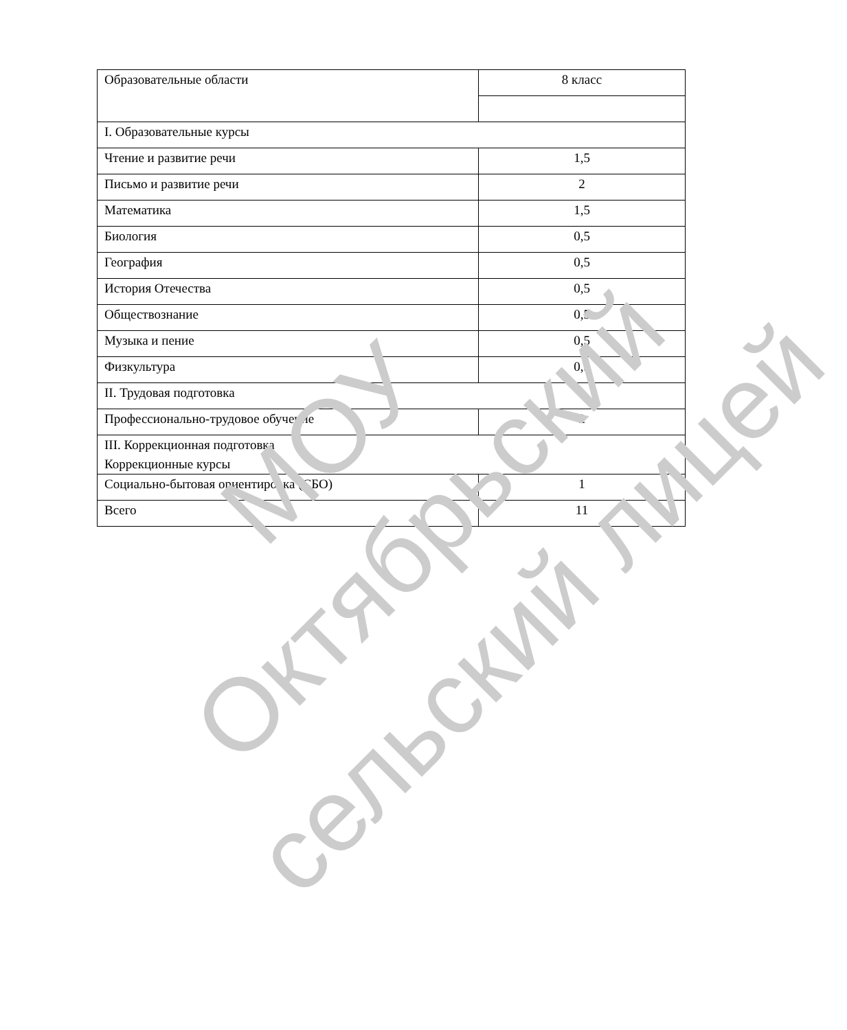| Образовательные области | 8 класс |
| I. Образовательные курсы | |
| Чтение и развитие речи | 1,5 |
| Письмо и развитие речи | 2 |
| Математика | 1,5 |
| Биология | 0,5 |
| География | 0,5 |
| История Отечества | 0,5 |
| Обществознание | 0,5 |
| Музыка и пение | 0,5 |
| Физкультура | 0,5 |
| II. Трудовая подготовка | |
| Профессионально-трудовое обучение | 2 |
| III. Коррекционная подготовка Коррекционные курсы | |
| Социально-бытовая ориентировка (СБО) | 1 |
| Всего | 11 |
МОУ
Октябрьский
сельский лицей